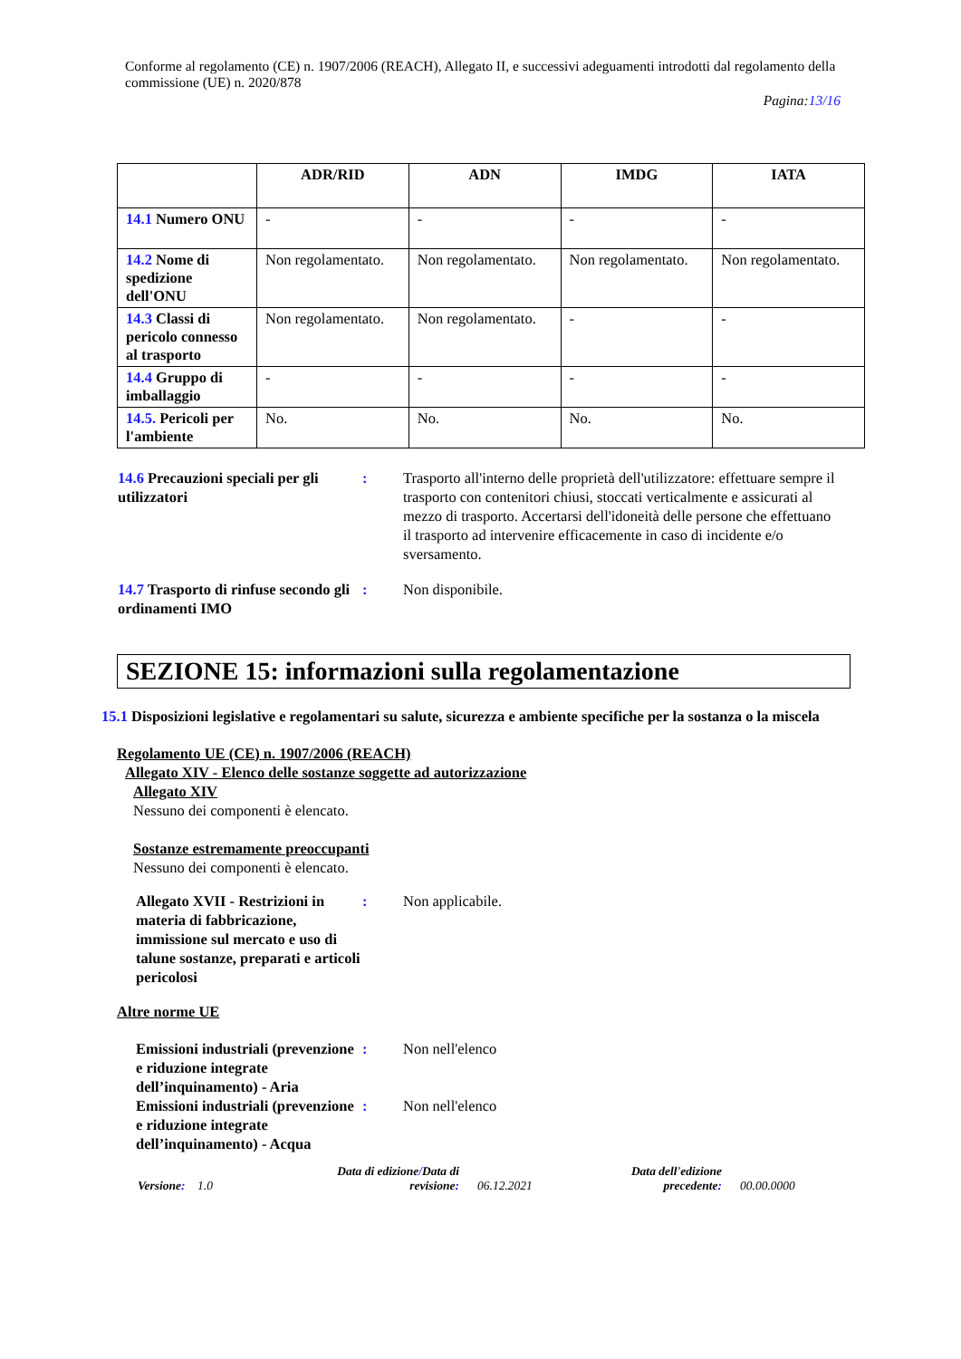Conforme al regolamento (CE) n. 1907/2006 (REACH), Allegato II, e successivi adeguamenti introdotti dal regolamento della commissione (UE) n. 2020/878
Pagina:13/16
| | ADR/RID | ADN | IMDG | IATA |
| --- | --- | --- | --- | --- |
| 14.1 Numero ONU | - | - | - | - |
| 14.2 Nome di spedizione dell'ONU | Non regolamentato. | Non regolamentato. | Non regolamentato. | Non regolamentato. |
| 14.3 Classi di pericolo connesso al trasporto | Non regolamentato. | Non regolamentato. | - | - |
| 14.4 Gruppo di imballaggio | - | - | - | - |
| 14.5. Pericoli per l'ambiente | No. | No. | No. | No. |
14.6 Precauzioni speciali per gli utilizzatori
: Trasporto all'interno delle proprietà dell'utilizzatore: effettuare sempre il trasporto con contenitori chiusi, stoccati verticalmente e assicurati al mezzo di trasporto. Accertarsi dell'idoneità delle persone che effettuano il trasporto ad intervenire efficacemente in caso di incidente e/o sversamento.
14.7 Trasporto di rinfuse secondo gli ordinamenti IMO
: Non disponibile.
SEZIONE 15: informazioni sulla regolamentazione
15.1 Disposizioni legislative e regolamentari su salute, sicurezza e ambiente specifiche per la sostanza o la miscela
Regolamento UE (CE) n. 1907/2006 (REACH)
Allegato XIV - Elenco delle sostanze soggette ad autorizzazione
Allegato XIV
Nessuno dei componenti è elencato.
Sostanze estremamente preoccupanti
Nessuno dei componenti è elencato.
Allegato XVII - Restrizioni in materia di fabbricazione, immissione sul mercato e uso di talune sostanze, preparati e articoli pericolosi
: Non applicabile.
Altre norme UE
Emissioni industriali (prevenzione e riduzione integrate dell’inquinamento) - Aria
: Non nell'elenco
Emissioni industriali (prevenzione e riduzione integrate dell’inquinamento) - Acqua
: Non nell'elenco
Versione: 1.0
Data di edizione/Data di revisione:
06.12.2021
Data dell'edizione precedente:
00.00.0000